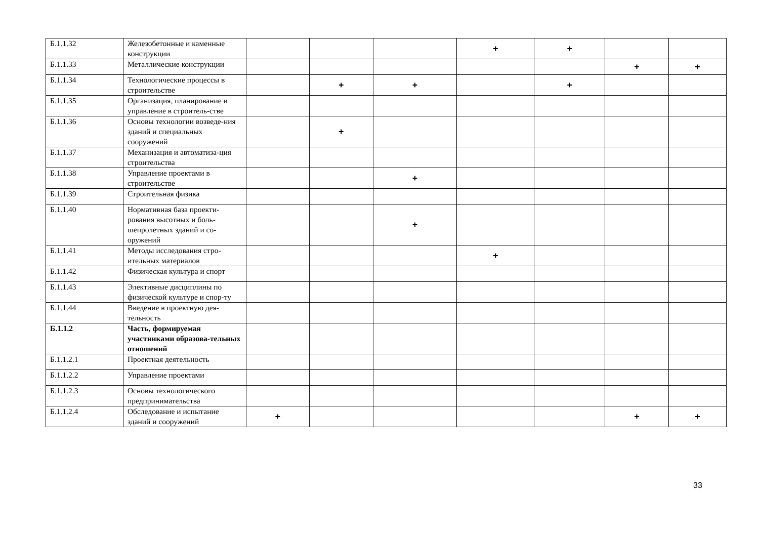| Б.1.1.32 | Железобетонные и каменные конструкции | | | | + | + | | |
| Б.1.1.33 | Металлические конструкции | | | | | | + | + |
| Б.1.1.34 | Технологические процессы в строительстве | | + | + | | + | | |
| Б.1.1.35 | Организация, планирование и управление в строитель-стве | | | | | | | |
| Б.1.1.36 | Основы технологии возведе-ния зданий и специальных сооружений | | + | | | | | |
| Б.1.1.37 | Механизация и автоматиза-ция строительства | | | | | | | |
| Б.1.1.38 | Управление проектами в строительстве | | | + | | | | |
| Б.1.1.39 | Строительная физика | | | | | | | |
| Б.1.1.40 | Нормативная база проекти-рования высотных и боль-шепролетных зданий и со-оружений | | | + | | | | |
| Б.1.1.41 | Методы исследования стро-ительных материалов | | | | + | | | |
| Б.1.1.42 | Физическая культура и спорт | | | | | | | |
| Б.1.1.43 | Элективные дисциплины по физической культуре и спор-ту | | | | | | | |
| Б.1.1.44 | Введение в проектную дея-тельность | | | | | | | |
| Б.1.1.2 | Часть, формируемая участниками образова-тельных отношений | | | | | | | |
| Б.1.1.2.1 | Проектная деятельность | | | | | | | |
| Б.1.1.2.2 | Управление проектами | | | | | | | |
| Б.1.1.2.3 | Основы технологического предпринимательства | | | | | | | |
| Б.1.1.2.4 | Обследование и испытание зданий и сооружений | + | | | | | + | + |
33